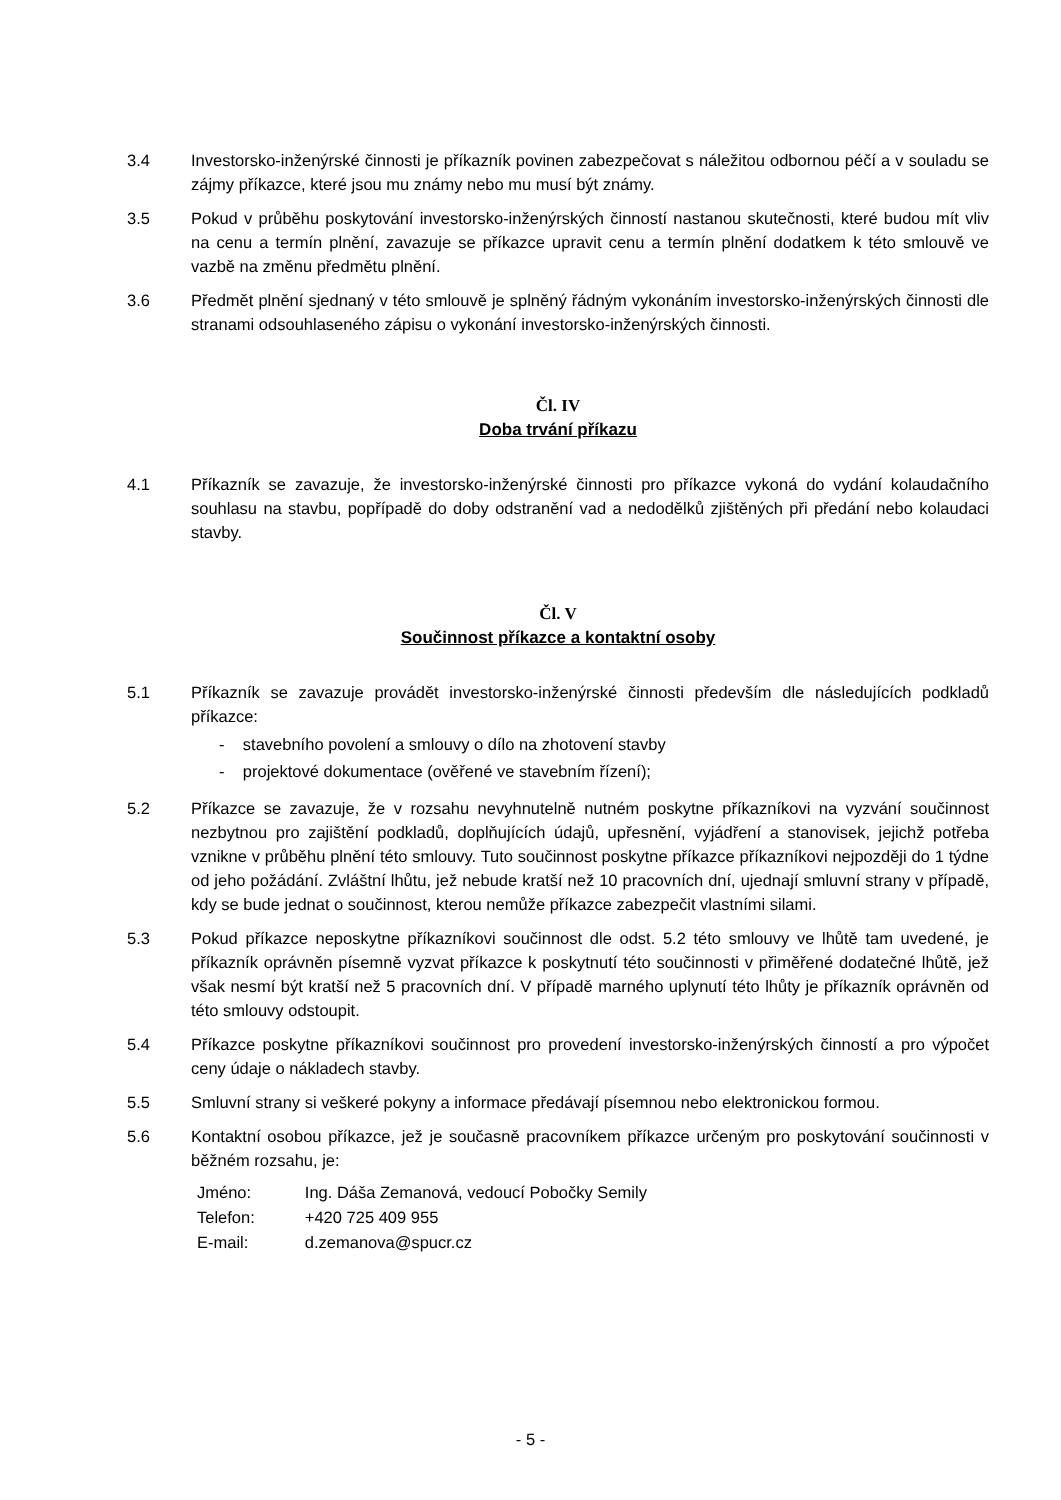3.4 Investorsko-inženýrské činnosti je příkazník povinen zabezpečovat s náležitou odbornou péčí a v souladu se zájmy příkazce, které jsou mu známy nebo mu musí být známy.
3.5 Pokud v průběhu poskytování investorsko-inženýrských činností nastanou skutečnosti, které budou mít vliv na cenu a termín plnění, zavazuje se příkazce upravit cenu a termín plnění dodatkem k této smlouvě ve vazbě na změnu předmětu plnění.
3.6 Předmět plnění sjednaný v této smlouvě je splněný řádným vykonáním investorsko-inženýrských činnosti dle stranami odsouhlaseného zápisu o vykonání investorsko-inženýrských činnosti.
Čl. IV
Doba trvání příkazu
4.1 Příkazník se zavazuje, že investorsko-inženýrské činnosti pro příkazce vykoná do vydání kolaudačního souhlasu na stavbu, popřípadě do doby odstranění vad a nedodělků zjištěných při předání nebo kolaudaci stavby.
Čl. V
Součinnost příkazce a kontaktní osoby
5.1 Příkazník se zavazuje provádět investorsko-inženýrské činnosti především dle následujících podkladů příkazce:
- stavebního povolení a smlouvy o dílo na zhotovení stavby
- projektové dokumentace (ověřené ve stavebním řízení);
5.2 Příkazce se zavazuje, že v rozsahu nevyhnutelně nutném poskytne příkazníkovi na vyzvání součinnost nezbytnou pro zajištění podkladů, doplňujících údajů, upřesnění, vyjádření a stanovisek, jejichž potřeba vznikne v průběhu plnění této smlouvy. Tuto součinnost poskytne příkazce příkazníkovi nejpozději do 1 týdne od jeho požádání. Zvláštní lhůtu, jež nebude kratší než 10 pracovních dní, ujednají smluvní strany v případě, kdy se bude jednat o součinnost, kterou nemůže příkazce zabezpečit vlastními silami.
5.3 Pokud příkazce neposkytne příkazníkovi součinnost dle odst. 5.2 této smlouvy ve lhůtě tam uvedené, je příkazník oprávněn písemně vyzvat příkazce k poskytnutí této součinnosti v přiměřené dodatečné lhůtě, jež však nesmí být kratší než 5 pracovních dní. V případě marného uplynutí této lhůty je příkazník oprávněn od této smlouvy odstoupit.
5.4 Příkazce poskytne příkazníkovi součinnost pro provedení investorsko-inženýrských činností a pro výpočet ceny údaje o nákladech stavby.
5.5 Smluvní strany si veškeré pokyny a informace předávají písemnou nebo elektronickou formou.
5.6 Kontaktní osobou příkazce, jež je současně pracovníkem příkazce určeným pro poskytování součinnosti v běžném rozsahu, je:
| Jméno: | Ing. Dáša Zemanová, vedoucí Pobočky Semily |
| Telefon: | +420 725 409 955 |
| E-mail: | d.zemanova@spucr.cz |
- 5 -